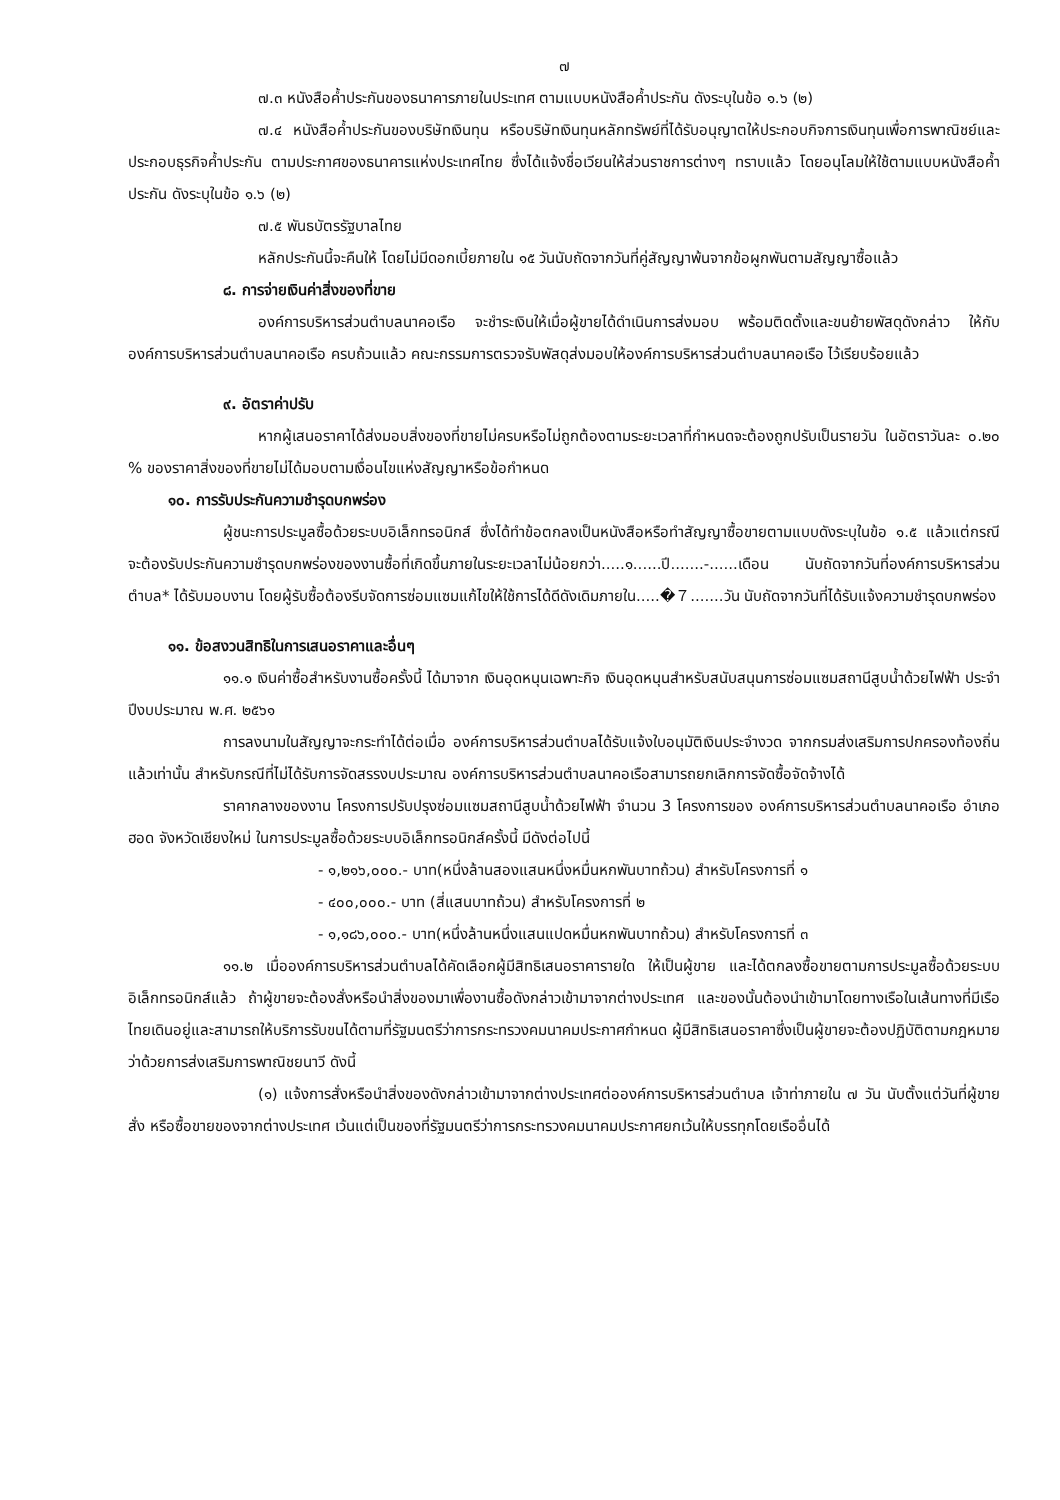๗
๗.๓ หนังสือค้ำประกันของธนาคารภายในประเทศ ตามแบบหนังสือค้ำประกัน ดังระบุในข้อ ๑.๖ (๒)
๗.๔ หนังสือค้ำประกันของบริษัทเงินทุน หรือบริษัทเงินทุนหลักทรัพย์ที่ได้รับอนุญาตให้ประกอบกิจการเงินทุนเพื่อการพาณิชย์และประกอบธุรกิจค้ำประกัน ตามประกาศของธนาคารแห่งประเทศไทย ซึ่งได้แจ้งชื่อเวียนให้ส่วนราชการต่างๆ ทราบแล้ว โดยอนุโลมให้ใช้ตามแบบหนังสือค้ำประกัน ดังระบุในข้อ ๑.๖ (๒)
๗.๕ พันธบัตรรัฐบาลไทย
หลักประกันนี้จะคืนให้ โดยไม่มีดอกเบี้ยภายใน ๑๕ วันนับถัดจากวันที่คู่สัญญาพ้นจากข้อผูกพันตามสัญญาซื้อแล้ว
๘. การจ่ายเงินค่าสิ่งของที่ขาย
องค์การบริหารส่วนตำบลนาคอเรือ จะชำระเงินให้เมื่อผู้ขายได้ดำเนินการส่งมอบ พร้อมติดตั้งและขนย้ายพัสดุดังกล่าว ให้กับองค์การบริหารส่วนตำบลนาคอเรือ ครบถ้วนแล้ว คณะกรรมการตรวจรับพัสดุส่งมอบให้องค์การบริหารส่วนตำบลนาคอเรือ ไว้เรียบร้อยแล้ว
๙. อัตราค่าปรับ
หากผู้เสนอราคาได้ส่งมอบสิ่งของที่ขายไม่ครบหรือไม่ถูกต้องตามระยะเวลาที่กำหนดจะต้องถูกปรับเป็นรายวัน ในอัตราวันละ ๐.๒๐ % ของราคาสิ่งของที่ขายไม่ได้มอบตามเงื่อนไขแห่งสัญญาหรือข้อกำหนด
๑๐. การรับประกันความชำรุดบกพร่อง
ผู้ชนะการประมูลซื้อด้วยระบบอิเล็กทรอนิกส์ ซึ่งได้ทำข้อตกลงเป็นหนังสือหรือทำสัญญาซื้อขายตามแบบดังระบุในข้อ ๑.๕ แล้วแต่กรณี จะต้องรับประกันความชำรุดบกพร่องของงานซื้อที่เกิดขึ้นภายในระยะเวลาไม่น้อยกว่า.....๑......ปี.......-......เดือน นับถัดจากวันที่องค์การบริหารส่วนตำบล* ได้รับมอบงาน โดยผู้รับซื้อต้องรีบจัดการซ่อมแซมแก้ไขให้ใช้การได้ดีดังเดิมภายใน.....�７.......วัน นับถัดจากวันที่ได้รับแจ้งความชำรุดบกพร่อง
๑๑. ข้อสงวนสิทธิในการเสนอราคาและอื่นๆ
๑๑.๑ เงินค่าซื้อสำหรับงานซื้อครั้งนี้ ได้มาจาก เงินอุดหนุนเฉพาะกิจ เงินอุดหนุนสำหรับสนับสนุนการซ่อมแซมสถานีสูบน้ำด้วยไฟฟ้า ประจำปีงบประมาณ พ.ศ. ๒๕๖๑
การลงนามในสัญญาจะกระทำได้ต่อเมื่อ องค์การบริหารส่วนตำบลได้รับแจ้งใบอนุมัติเงินประจำงวด จากกรมส่งเสริมการปกครองท้องถิ่น แล้วเท่านั้น สำหรับกรณีที่ไม่ได้รับการจัดสรรงบประมาณ องค์การบริหารส่วนตำบลนาคอเรือสามารถยกเลิกการจัดซื้อจัดจ้างได้
ราคากลางของงาน โครงการปรับปรุงซ่อมแซมสถานีสูบน้ำด้วยไฟฟ้า จำนวน 3 โครงการของ องค์การบริหารส่วนตำบลนาคอเรือ อำเภอฮอด จังหวัดเชียงใหม่ ในการประมูลซื้อด้วยระบบอิเล็กทรอนิกส์ครั้งนี้ มีดังต่อไปนี้
- ๑,๒๑๖,๐๐๐.- บาท(หนึ่งล้านสองแสนหนึ่งหมื่นหกพันบาทถ้วน) สำหรับโครงการที่ ๑
- ๔๐๐,๐๐๐.- บาท (สี่แสนบาทถ้วน) สำหรับโครงการที่ ๒
- ๑,๑๘๖,๐๐๐.- บาท(หนึ่งล้านหนึ่งแสนแปดหมื่นหกพันบาทถ้วน) สำหรับโครงการที่ ๓
๑๑.๒ เมื่อองค์การบริหารส่วนตำบลได้คัดเลือกผู้มีสิทธิเสนอราคารายใด ให้เป็นผู้ขาย และได้ตกลงซื้อขายตามการประมูลซื้อด้วยระบบอิเล็กทรอนิกส์แล้ว ถ้าผู้ขายจะต้องสั่งหรือนำสิ่งของมาเพื่องานซื้อดังกล่าวเข้ามาจากต่างประเทศ และของนั้นต้องนำเข้ามาโดยทางเรือในเส้นทางที่มีเรือไทยเดินอยู่และสามารถให้บริการรับขนได้ตามที่รัฐมนตรีว่าการกระทรวงคมนาคมประกาศกำหนด ผู้มีสิทธิเสนอราคาซึ่งเป็นผู้ขายจะต้องปฏิบัติตามกฎหมายว่าด้วยการส่งเสริมการพาณิชยนาวี ดังนี้
(๑) แจ้งการสั่งหรือนำสิ่งของดังกล่าวเข้ามาจากต่างประเทศต่อองค์การบริหารส่วนตำบล เจ้าท่าภายใน ๗ วัน นับตั้งแต่วันที่ผู้ขายสั่ง หรือซื้อขายของจากต่างประเทศ เว้นแต่เป็นของที่รัฐมนตรีว่าการกระทรวงคมนาคมประกาศยกเว้นให้บรรทุกโดยเรืออื่นได้